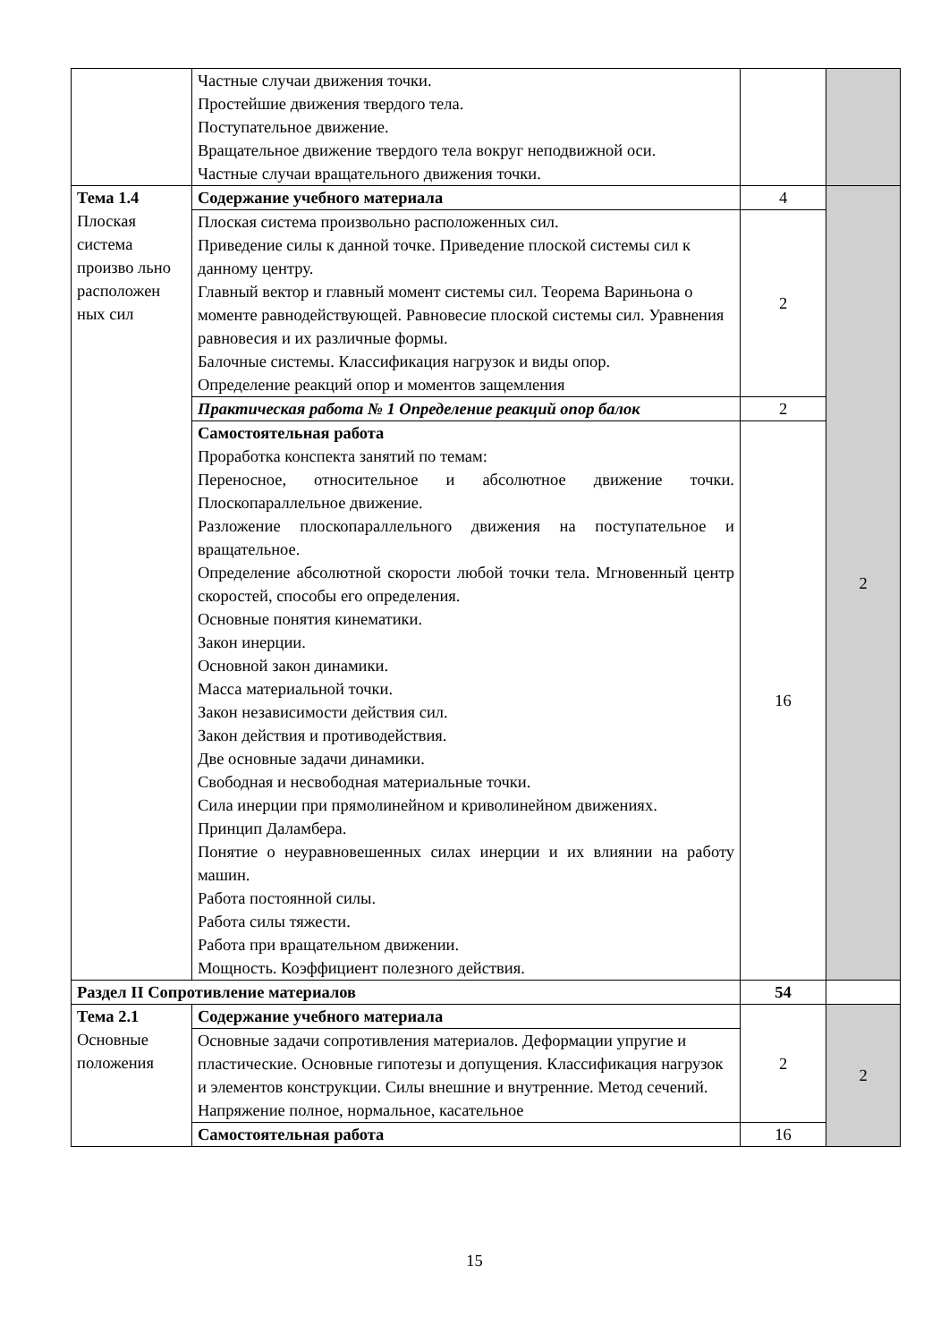| | Частные случаи движения точки. Простейшие движения твердого тела. Поступательное движение. Вращательное движение твердого тела вокруг неподвижной оси. Частные случаи вращательного движения точки. | | |
| Тема 1.4 Плоская система произво льно расположен ных сил | Содержание учебного материала | 4 | 2 |
| | Плоская система произвольно расположенных сил. Приведение силы к данной точке. Приведение плоской системы сил к данному центру. Главный вектор и главный момент системы сил. Теорема Вариньона о моменте равнодействующей. Равновесие плоской системы сил. Уравнения равновесия и их различные формы. Балочные системы. Классификация нагрузок и виды опор. Определение реакций опор и моментов защемления | 2 | |
| | Практическая работа № 1 Определение реакций опор балок | 2 | |
| | Самостоятельная работа Проработка конспекта занятий по темам: Переносное, относительное и абсолютное движение точки. Плоскопараллельное движение. Разложение плоскопараллельного движения на поступательное и вращательное. Определение абсолютной скорости любой точки тела. Мгновенный центр скоростей, способы его определения. Основные понятия кинематики. Закон инерции. Основной закон динамики. Масса материальной точки. Закон независимости действия сил. Закон действия и противодействия. Две основные задачи динамики. Свободная и несвободная материальные точки. Сила инерции при прямолинейном и криволинейном движениях. Принцип Даламбера. Понятие о неуравновешенных силах инерции и их влиянии на работу машин. Работа постоянной силы. Работа силы тяжести. Работа при вращательном движении. Мощность. Коэффициент полезного действия. | 16 | |
| Раздел II Сопротивление материалов | | 54 | |
| Тема 2.1 Основные положения | Содержание учебного материала | 2 | 2 |
| | Основные задачи сопротивления материалов. Деформации упругие и пластические. Основные гипотезы и допущения. Классификация нагрузок и элементов конструкции. Силы внешние и внутренние. Метод сечений. Напряжение полное, нормальное, касательное | | |
| | Самостоятельная работа | 16 | |
15